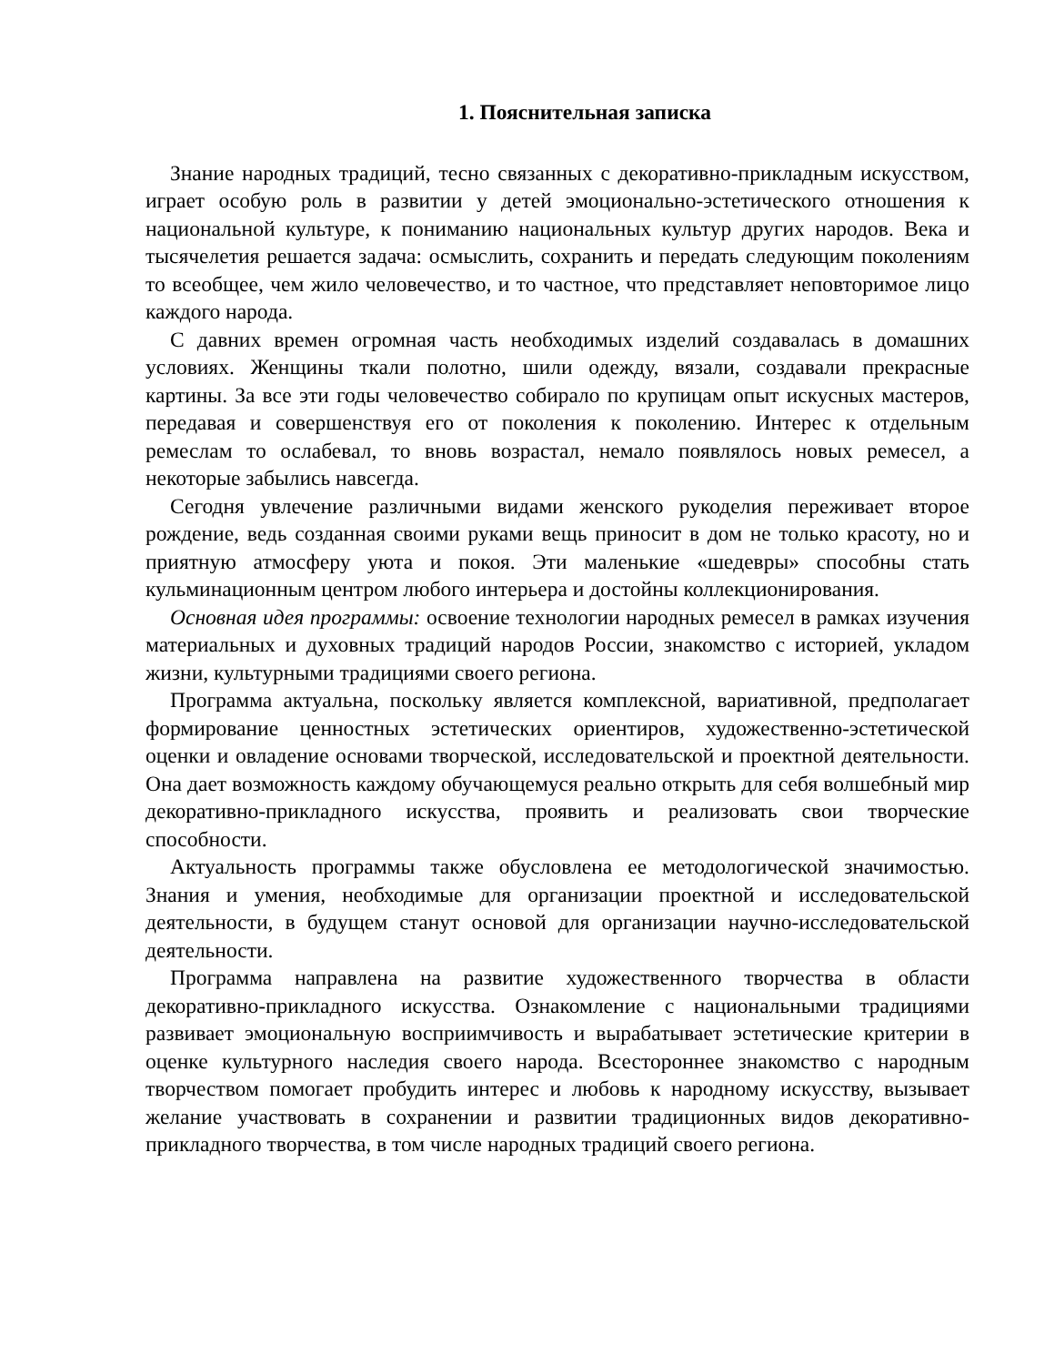1. Пояснительная записка
Знание народных традиций, тесно связанных с декоративно-прикладным искусством, играет особую роль в развитии у детей эмоционально-эстетического отношения к национальной культуре, к пониманию национальных культур других народов. Века и тысячелетия решается задача: осмыслить, сохранить и передать следующим поколениям то всеобщее, чем жило человечество, и то частное, что представляет неповторимое лицо каждого народа.
С давних времен огромная часть необходимых изделий создавалась в домашних условиях. Женщины ткали полотно, шили одежду, вязали, создавали прекрасные картины. За все эти годы человечество собирало по крупицам опыт искусных мастеров, передавая и совершенствуя его от поколения к поколению. Интерес к отдельным ремеслам то ослабевал, то вновь возрастал, немало появлялось новых ремесел, а некоторые забылись навсегда.
Сегодня увлечение различными видами женского рукоделия переживает второе рождение, ведь созданная своими руками вещь приносит в дом не только красоту, но и приятную атмосферу уюта и покоя. Эти маленькие «шедевры» способны стать кульминационным центром любого интерьера и достойны коллекционирования.
Основная идея программы: освоение технологии народных ремесел в рамках изучения материальных и духовных традиций народов России, знакомство с историей, укладом жизни, культурными традициями своего региона.
Программа актуальна, поскольку является комплексной, вариативной, предполагает формирование ценностных эстетических ориентиров, художественно-эстетической оценки и овладение основами творческой, исследовательской и проектной деятельности. Она дает возможность каждому обучающемуся реально открыть для себя волшебный мир декоративно-прикладного искусства, проявить и реализовать свои творческие способности.
Актуальность программы также обусловлена ее методологической значимостью. Знания и умения, необходимые для организации проектной и исследовательской деятельности, в будущем станут основой для организации научно-исследовательской деятельности.
Программа направлена на развитие художественного творчества в области декоративно-прикладного искусства. Ознакомление с национальными традициями развивает эмоциональную восприимчивость и вырабатывает эстетические критерии в оценке культурного наследия своего народа. Всестороннее знакомство с народным творчеством помогает пробудить интерес и любовь к народному искусству, вызывает желание участвовать в сохранении и развитии традиционных видов декоративно-прикладного творчества, в том числе народных традиций своего региона.